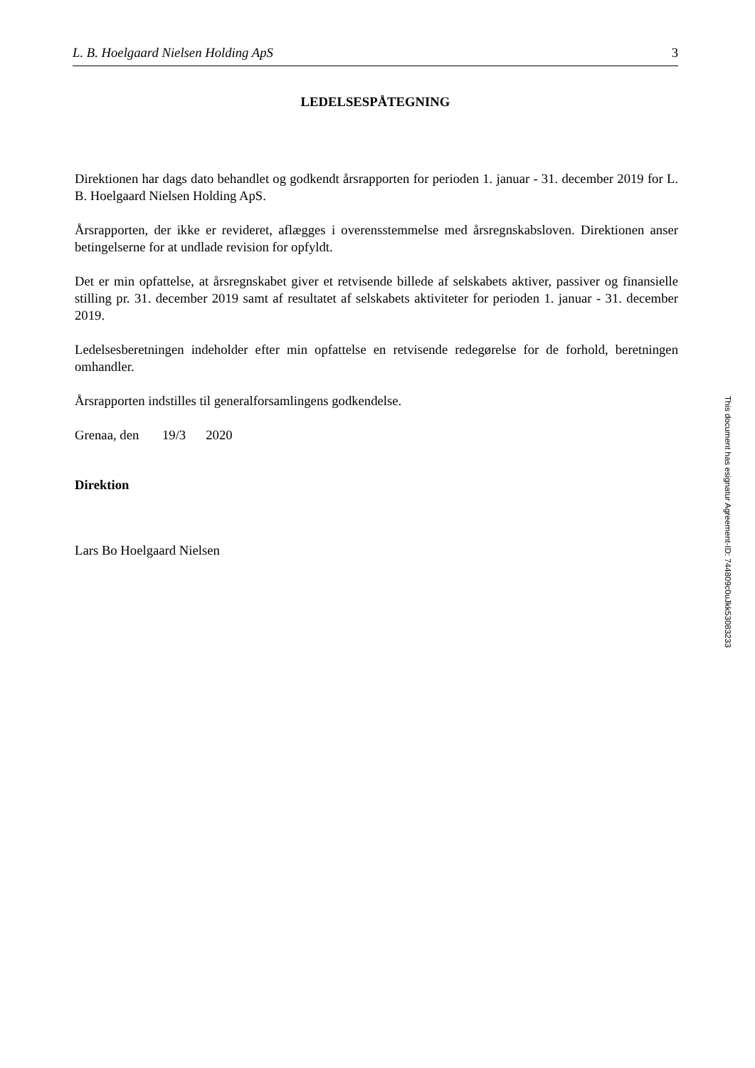L. B. Hoelgaard Nielsen Holding ApS 3
LEDELSESPÅTEGNING
Direktionen har dags dato behandlet og godkendt årsrapporten for perioden 1. januar - 31. december 2019 for L. B. Hoelgaard Nielsen Holding ApS.
Årsrapporten, der ikke er revideret, aflægges i overensstemmelse med årsregnskabsloven. Direktionen anser betingelserne for at undlade revision for opfyldt.
Det er min opfattelse, at årsregnskabet giver et retvisende billede af selskabets aktiver, passiver og finansielle stilling pr. 31. december 2019 samt af resultatet af selskabets aktiviteter for perioden 1. januar - 31. december 2019.
Ledelsesberetningen indeholder efter min opfattelse en retvisende redegørelse for de forhold, beretningen omhandler.
Årsrapporten indstilles til generalforsamlingens godkendelse.
Grenaa, den 19/3 2020
Direktion
Lars Bo Hoelgaard Nielsen
This document has esignatur Agreement-ID: 744809c0uJkk53083233